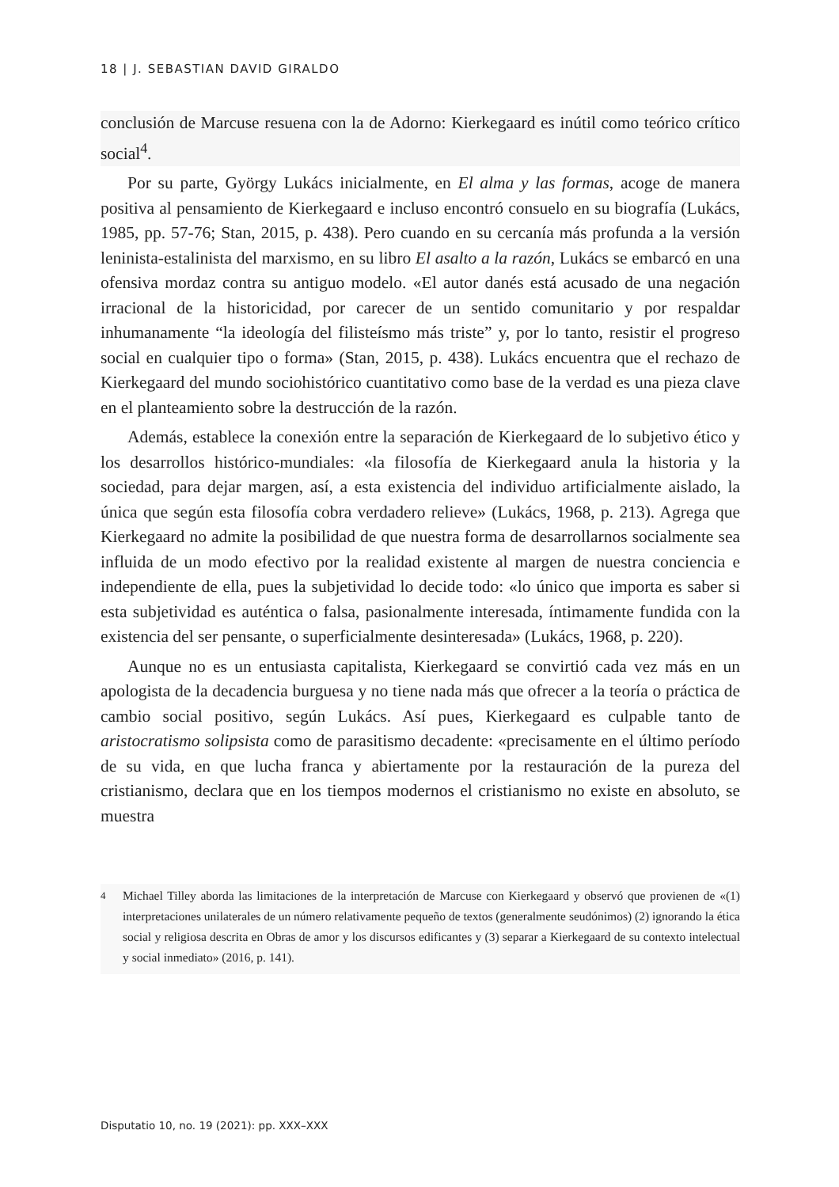18 | J. SEBASTIAN DAVID GIRALDO
conclusión de Marcuse resuena con la de Adorno: Kierkegaard es inútil como teórico crítico social<sup>4</sup>.
Por su parte, György Lukács inicialmente, en El alma y las formas, acoge de manera positiva al pensamiento de Kierkegaard e incluso encontró consuelo en su biografía (Lukács, 1985, pp. 57-76; Stan, 2015, p. 438). Pero cuando en su cercanía más profunda a la versión leninista-estalinista del marxismo, en su libro El asalto a la razón, Lukács se embarcó en una ofensiva mordaz contra su antiguo modelo. «El autor danés está acusado de una negación irracional de la historicidad, por carecer de un sentido comunitario y por respaldar inhumanamente “la ideología del filisteísmo más triste” y, por lo tanto, resistir el progreso social en cualquier tipo o forma» (Stan, 2015, p. 438). Lukács encuentra que el rechazo de Kierkegaard del mundo sociohistórico cuantitativo como base de la verdad es una pieza clave en el planteamiento sobre la destrucción de la razón.
Además, establece la conexión entre la separación de Kierkegaard de lo subjetivo ético y los desarrollos histórico-mundiales: «la filosofía de Kierkegaard anula la historia y la sociedad, para dejar margen, así, a esta existencia del individuo artificialmente aislado, la única que según esta filosofía cobra verdadero relieve» (Lukács, 1968, p. 213). Agrega que Kierkegaard no admite la posibilidad de que nuestra forma de desarrollarnos socialmente sea influida de un modo efectivo por la realidad existente al margen de nuestra conciencia e independiente de ella, pues la subjetividad lo decide todo: «lo único que importa es saber si esta subjetividad es auténtica o falsa, pasionalmente interesada, íntimamente fundida con la existencia del ser pensante, o superficialmente desinteresada» (Lukács, 1968, p. 220).
Aunque no es un entusiasta capitalista, Kierkegaard se convirtió cada vez más en un apologista de la decadencia burguesa y no tiene nada más que ofrecer a la teoría o práctica de cambio social positivo, según Lukács. Así pues, Kierkegaard es culpable tanto de aristocratismo solipsista como de parasitismo decadente: «precisamente en el último período de su vida, en que lucha franca y abiertamente por la restauración de la pureza del cristianismo, declara que en los tiempos modernos el cristianismo no existe en absoluto, se muestra
<sup>4</sup> Michael Tilley aborda las limitaciones de la interpretación de Marcuse con Kierkegaard y observó que provienen de «(1) interpretaciones unilaterales de un número relativamente pequeño de textos (generalmente seudónimos) (2) ignorando la ética social y religiosa descrita en Obras de amor y los discursos edificantes y (3) separar a Kierkegaard de su contexto intelectual y social inmediato» (2016, p. 141).
Disputatio 10, no. 19 (2021): pp. XXX–XXX